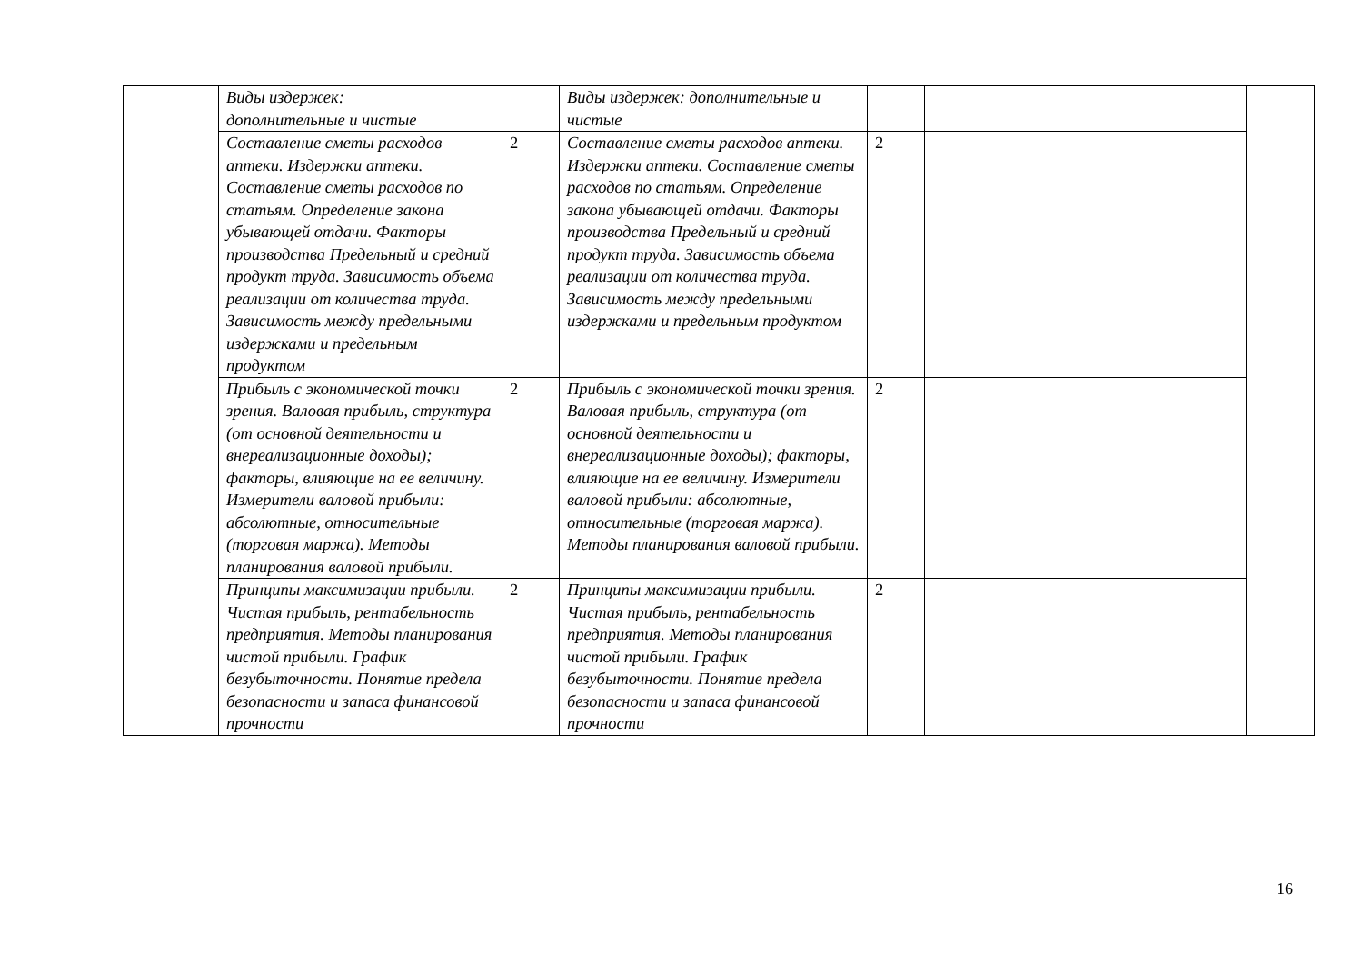| | Виды издержек: дополнительные и чистые | | Виды издержек: дополнительные и чистые | | | | |
| | Составление сметы расходов аптеки. Издержки аптеки. Составление сметы расходов по статьям. Определение закона убывающей отдачи. Факторы производства Предельный и средний продукт труда. Зависимость объема реализации от количества труда. Зависимость между предельными издержками и предельным продуктом | 2 | Составление сметы расходов аптеки. Издержки аптеки. Составление сметы расходов по статьям. Определение закона убывающей отдачи. Факторы производства Предельный и средний продукт труда. Зависимость объема реализации от количества труда. Зависимость между предельными издержками и предельным продуктом | 2 | | | |
| | Прибыль с экономической точки зрения. Валовая прибыль, структура (от основной деятельности и внереализационные доходы); факторы, влияющие на ее величину. Измерители валовой прибыли: абсолютные, относительные (торговая маржа). Методы планирования валовой прибыли. | 2 | Прибыль с экономической точки зрения. Валовая прибыль, структура (от основной деятельности и внереализационные доходы); факторы, влияющие на ее величину. Измерители валовой прибыли: абсолютные, относительные (торговая маржа). Методы планирования валовой прибыли. | 2 | | | |
| | Принципы максимизации прибыли. Чистая прибыль, рентабельность предприятия. Методы планирования чистой прибыли. График безубыточности. Понятие предела безопасности и запаса финансовой прочности | 2 | Принципы максимизации прибыли. Чистая прибыль, рентабельность предприятия. Методы планирования чистой прибыли. График безубыточности. Понятие предела безопасности и запаса финансовой прочности | 2 | | | |
16